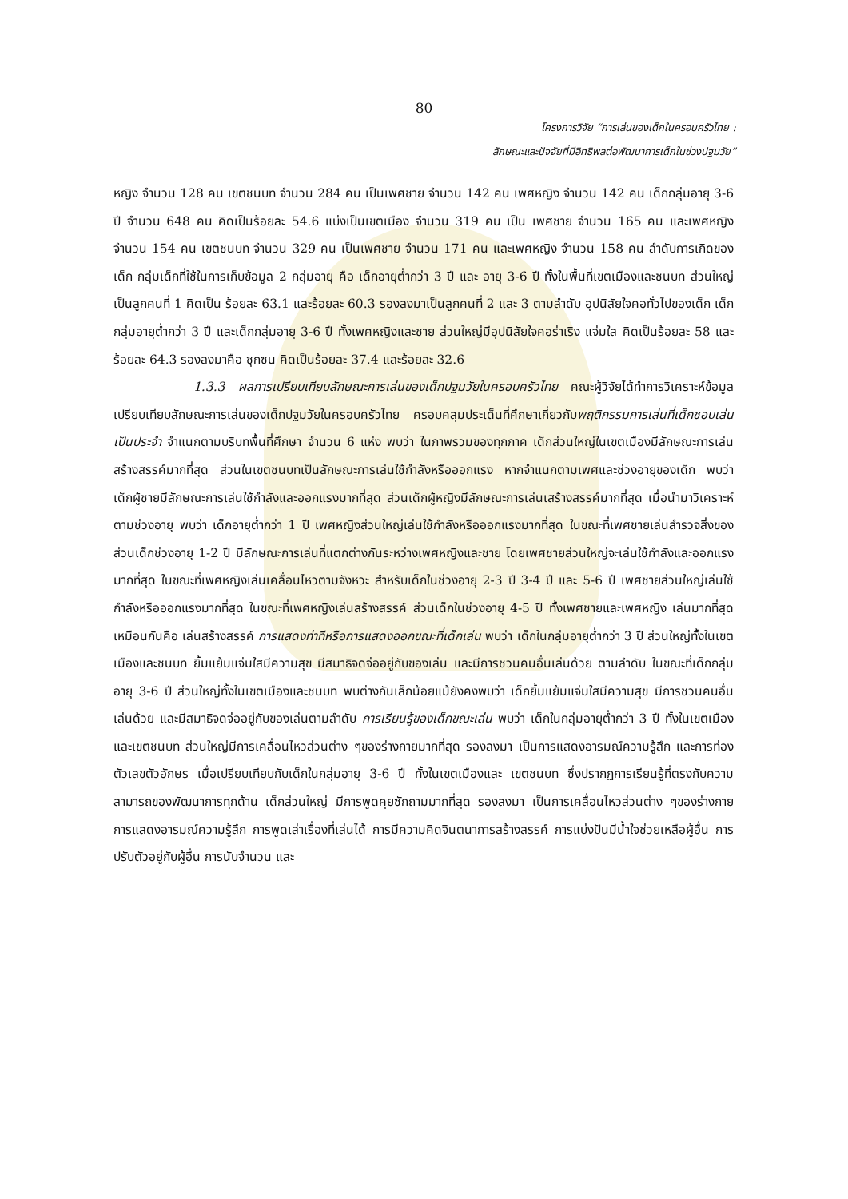80
โครงการวิจัย “การเล่นของเด็กในครอบครัวไทย :
ลักษณะและปัจจัยที่มีอิทธิพลต่อพัฒนาการเด็กในช่วงปฐมวัย”
หญิง จำนวน 128 คน เขตชนบท จำนวน 284 คน เป็นเพศชาย จำนวน 142 คน เพศหญิง จำนวน 142 คน เด็กกลุ่มอายุ 3-6 ปี จำนวน 648 คน คิดเป็นร้อยละ 54.6 แบ่งเป็นเขตเมือง จำนวน 319 คน เป็น เพศชาย จำนวน 165 คน และเพศหญิง จำนวน 154 คน เขตชนบท จำนวน 329 คน เป็นเพศชาย จำนวน 171 คน และเพศหญิง จำนวน 158 คน ลำดับการเกิดของเด็ก กลุ่มเด็กที่ใช้ในการเก็บข้อมูล 2 กลุ่มอายุ คือ เด็กอายุต่ำกว่า 3 ปี และ อายุ 3-6 ปี ทั้งในพื้นที่เขตเมืองและชนบท ส่วนใหญ่เป็นลูกคนที่ 1 คิดเป็น ร้อยละ 63.1 และร้อยละ 60.3 รองลงมาเป็นลูกคนที่ 2 และ 3 ตามลำดับ อุปนิสัยใจคอทั่วไปของเด็ก เด็กกลุ่มอายุต่ำกว่า 3 ปี และเด็กกลุ่มอายุ 3-6 ปี ทั้งเพศหญิงและชาย ส่วนใหญ่มีอุปนิสัยใจคอร่าเริง แจ่มใส คิดเป็นร้อยละ 58 และ ร้อยละ 64.3 รองลงมาคือ ซุกซน คิดเป็นร้อยละ 37.4 และร้อยละ 32.6
1.3.3 ผลการเปรียบเทียบลักษณะการเล่นของเด็กปฐมวัยในครอบครัวไทย คณะผู้วิจัยได้ทำการวิเคราะห์ข้อมูลเปรียบเทียบลักษณะการเล่นของเด็กปฐมวัยในครอบครัวไทย ครอบคลุมประเด็นที่ศึกษาเกี่ยวกับพฤติกรรมการเล่นที่เด็กชอบเล่นเป็นประจำ จำแนกตามบริบทพื้นที่ศึกษา จำนวน 6 แห่ง พบว่า ในภาพรวมของทุกภาค เด็กส่วนใหญ่ในเขตเมืองมีลักษณะการเล่นสร้างสรรค์มากที่สุด ส่วนในเขตชนบทเป็นลักษณะการเล่นใช้กำลังหรือออกแรง หากจำแนกตามเพศและช่วงอายุของเด็ก พบว่า เด็กผู้ชายมีลักษณะการเล่นใช้กำลังและออกแรงมากที่สุด ส่วนเด็กผู้หญิงมีลักษณะการเล่นเสร้างสรรค์มากที่สุด เมื่อนำมาวิเคราะห์ตามช่วงอายุ พบว่า เด็กอายุต่ำกว่า 1 ปี เพศหญิงส่วนใหญ่เล่นใช้กำลังหรือออกแรงมากที่สุด ในขณะที่เพศชายเล่นสำรวจสิ่งของ ส่วนเด็กช่วงอายุ 1-2 ปี มีลักษณะการเล่นที่แตกต่างกันระหว่างเพศหญิงและชาย โดยเพศชายส่วนใหญ่จะเล่นใช้กำลังและออกแรงมากที่สุด ในขณะที่เพศหญิงเล่นเคลื่อนไหวตามจังหวะ สำหรับเด็กในช่วงอายุ 2-3 ปี 3-4 ปี และ 5-6 ปี เพศชายส่วนใหญ่เล่นใช้กำลังหรือออกแรงมากที่สุด ในขณะที่เพศหญิงเล่นสร้างสรรค์ ส่วนเด็กในช่วงอายุ 4-5 ปี ทั้งเพศชายและเพศหญิง เล่นมากที่สุดเหมือนกันคือ เล่นสร้างสรรค์ การแสดงท่าทีหรือการแสดงออกขณะที่เด็กเล่น พบว่า เด็กในกลุ่มอายุต่ำกว่า 3 ปี ส่วนใหญ่ทั้งในเขตเมืองและชนบท ยิ้มแย้มแจ่มใสมีความสุข มีสมาธิจดจ่ออยู่กับของเล่น และมีการชวนคนอื่นเล่นด้วย ตามลำดับ ในขณะที่เด็กกลุ่มอายุ 3-6 ปี ส่วนใหญ่ทั้งในเขตเมืองและชนบท พบต่างกันเล็กน้อยแม้ยังคงพบว่า เด็กยิ้มแย้มแจ่มใสมีความสุข มีการชวนคนอื่นเล่นด้วย และมีสมาธิจดจ่ออยู่กับของเล่นตามลำดับ การเรียนรู้ของเด็กขณะเล่น พบว่า เด็กในกลุ่มอายุต่ำกว่า 3 ปี ทั้งในเขตเมืองและเขตชนบท ส่วนใหญ่มีการเคลื่อนไหวส่วนต่าง ๆของร่างกายมากที่สุด รองลงมา เป็นการแสดงอารมณ์ความรู้สึก และการท่องตัวเลขตัวอักษร เมื่อเปรียบเทียบกับเด็กในกลุ่มอายุ 3-6 ปี ทั้งในเขตเมืองและ เขตชนบท ซึ่งปรากฏการเรียนรู้ที่ตรงกับความสามารถของพัฒนาการทุกด้าน เด็กส่วนใหญ่ มีการพูดคุยซักถามมากที่สุด รองลงมา เป็นการเคลื่อนไหวส่วนต่าง ๆของร่างกาย การแสดงอารมณ์ความรู้สึก การพูดเล่าเรื่องที่เล่นได้ การมีความคิดจินตนาการสร้างสรรค์ การแบ่งปันมีน้ำใจช่วยเหลือผู้อื่น การปรับตัวอยู่กับผู้อื่น การนับจำนวน และ